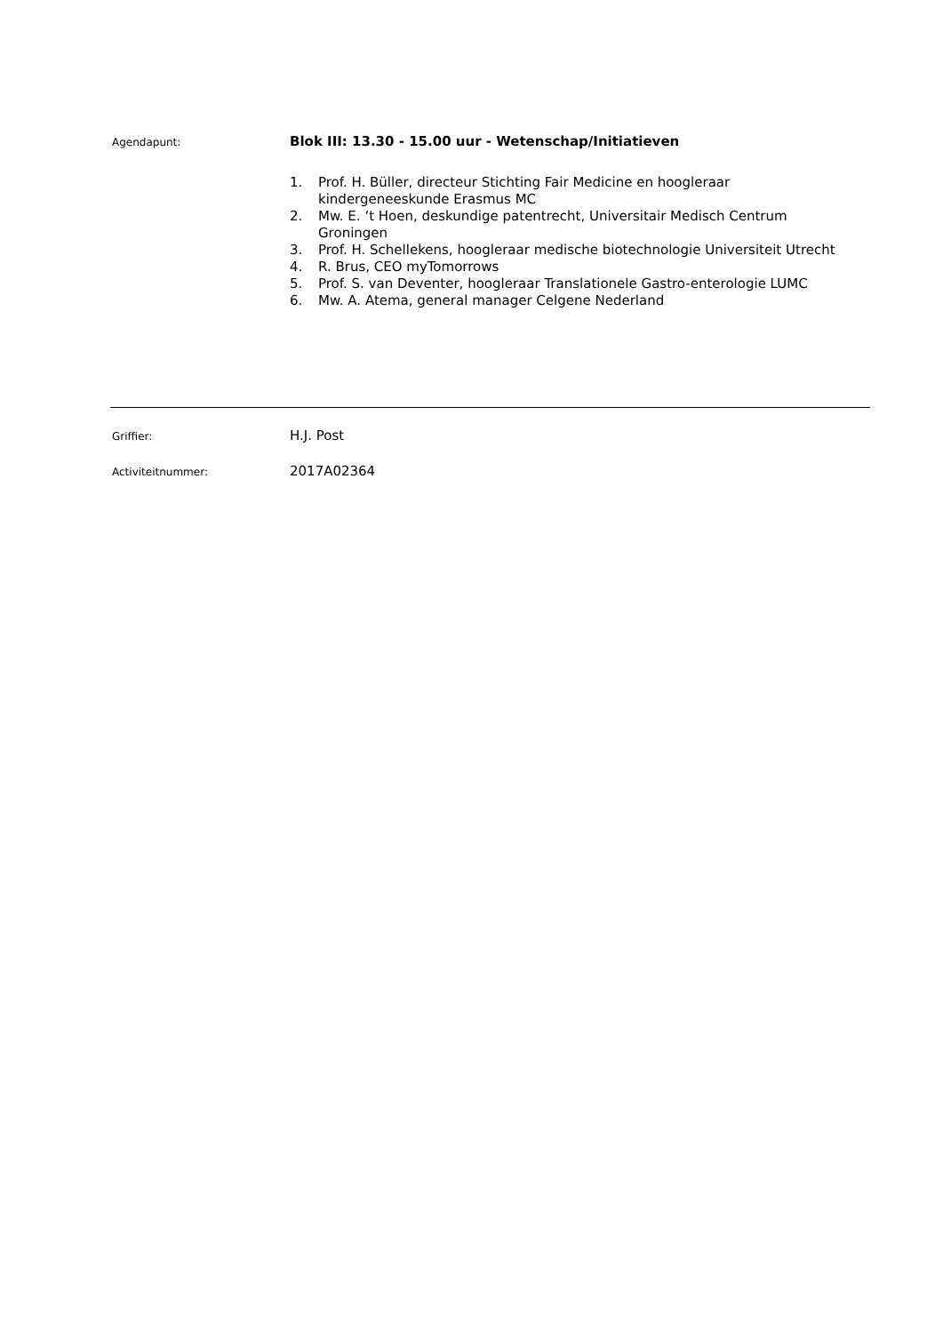Agendapunt:
Blok III: 13.30 - 15.00 uur - Wetenschap/Initiatieven
1. Prof. H. Büller, directeur Stichting Fair Medicine en hoogleraar kindergeneeskunde Erasmus MC
2. Mw. E. ‘t Hoen, deskundige patentrecht, Universitair Medisch Centrum Groningen
3. Prof. H. Schellekens, hoogleraar medische biotechnologie Universiteit Utrecht
4. R. Brus, CEO myTomorrows
5. Prof. S. van Deventer, hoogleraar Translationele Gastro-enterologie LUMC
6. Mw. A. Atema, general manager Celgene Nederland
Griffier:
H.J. Post
Activiteitnummer:
2017A02364